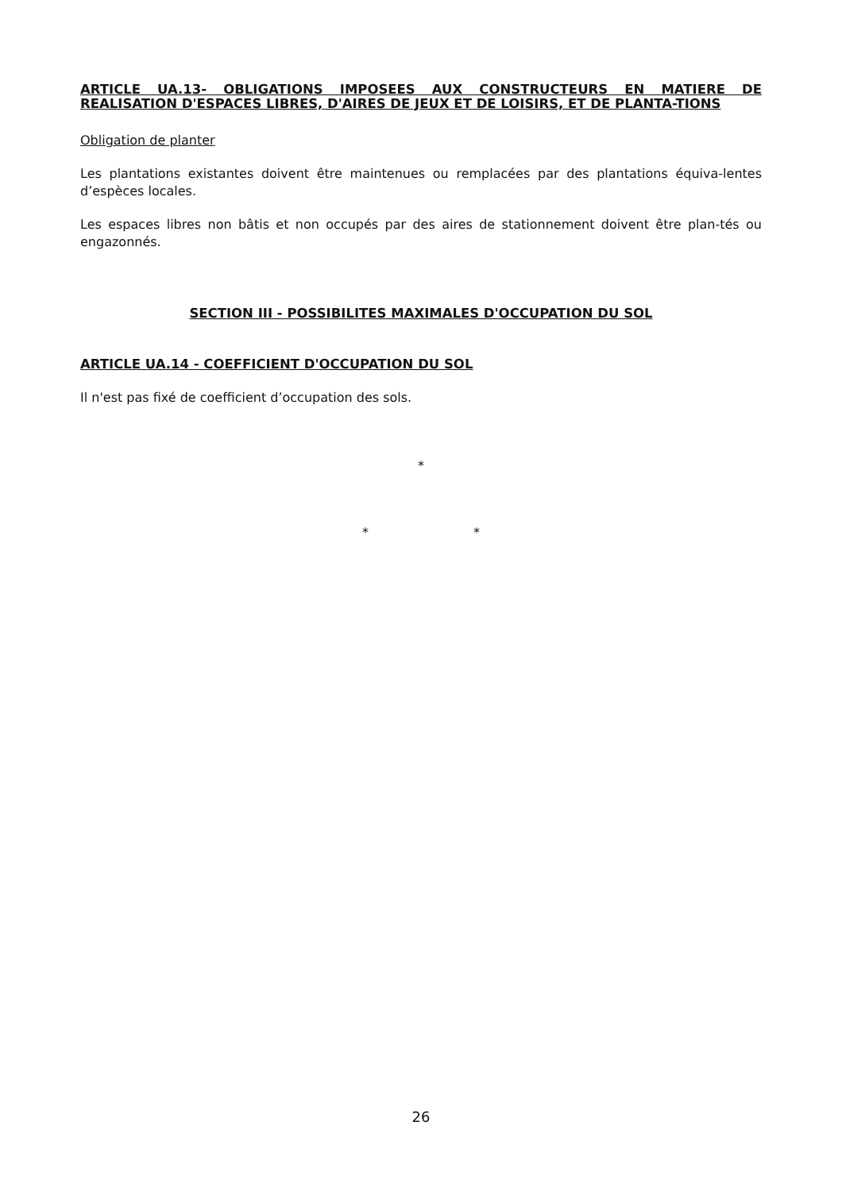ARTICLE UA.13- OBLIGATIONS IMPOSEES AUX CONSTRUCTEURS EN MATIERE DE REALISATION D'ESPACES LIBRES, D'AIRES DE JEUX ET DE LOISIRS, ET DE PLANTA-TIONS
Obligation de planter
Les plantations existantes doivent être maintenues ou remplacées par des plantations équiva-lentes d’espèces locales.
Les espaces libres non bâtis et non occupés par des aires de stationnement doivent être plan-tés ou engazonnés.
SECTION III - POSSIBILITES MAXIMALES D'OCCUPATION DU SOL
ARTICLE UA.14 - COEFFICIENT D'OCCUPATION DU SOL
Il n'est pas fixé de coefficient d’occupation des sols.
*
* *
26